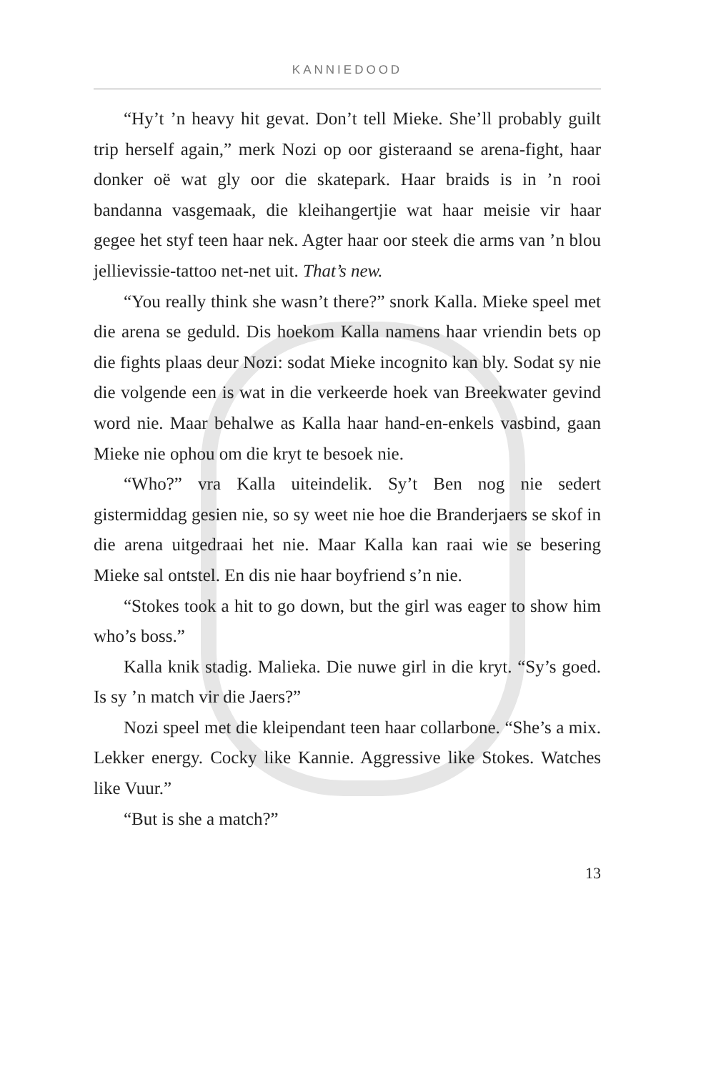KANNIEDOOD
“Hy’t ’n heavy hit gevat. Don’t tell Mieke. She’ll probably guilt trip herself again,” merk Nozi op oor gisteraand se arena-fight, haar donker oë wat gly oor die skatepark. Haar braids is in ’n rooi bandanna vasgemaak, die kleihangertjie wat haar meisie vir haar gegee het styf teen haar nek. Agter haar oor steek die arms van ’n blou jellievissie-tattoo net-net uit. That’s new.
“You really think she wasn’t there?” snork Kalla. Mieke speel met die arena se geduld. Dis hoekom Kalla namens haar vriendin bets op die fights plaas deur Nozi: sodat Mieke incognito kan bly. Sodat sy nie die volgende een is wat in die verkeerde hoek van Breekwater gevind word nie. Maar behalwe as Kalla haar hand-en-enkels vasbind, gaan Mieke nie ophou om die kryt te besoek nie.
“Who?” vra Kalla uiteindelik. Sy’t Ben nog nie sedert gistermiddag gesien nie, so sy weet nie hoe die Branderjaers se skof in die arena uitgedraai het nie. Maar Kalla kan raai wie se besering Mieke sal ontstel. En dis nie haar boyfriend s’n nie.
“Stokes took a hit to go down, but the girl was eager to show him who’s boss.”
Kalla knik stadig. Malieka. Die nuwe girl in die kryt. “Sy’s goed. Is sy ’n match vir die Jaers?”
Nozi speel met die kleipendant teen haar collarbone. “She’s a mix. Lekker energy. Cocky like Kannie. Aggressive like Stokes. Watches like Vuur.”
“But is she a match?”
13